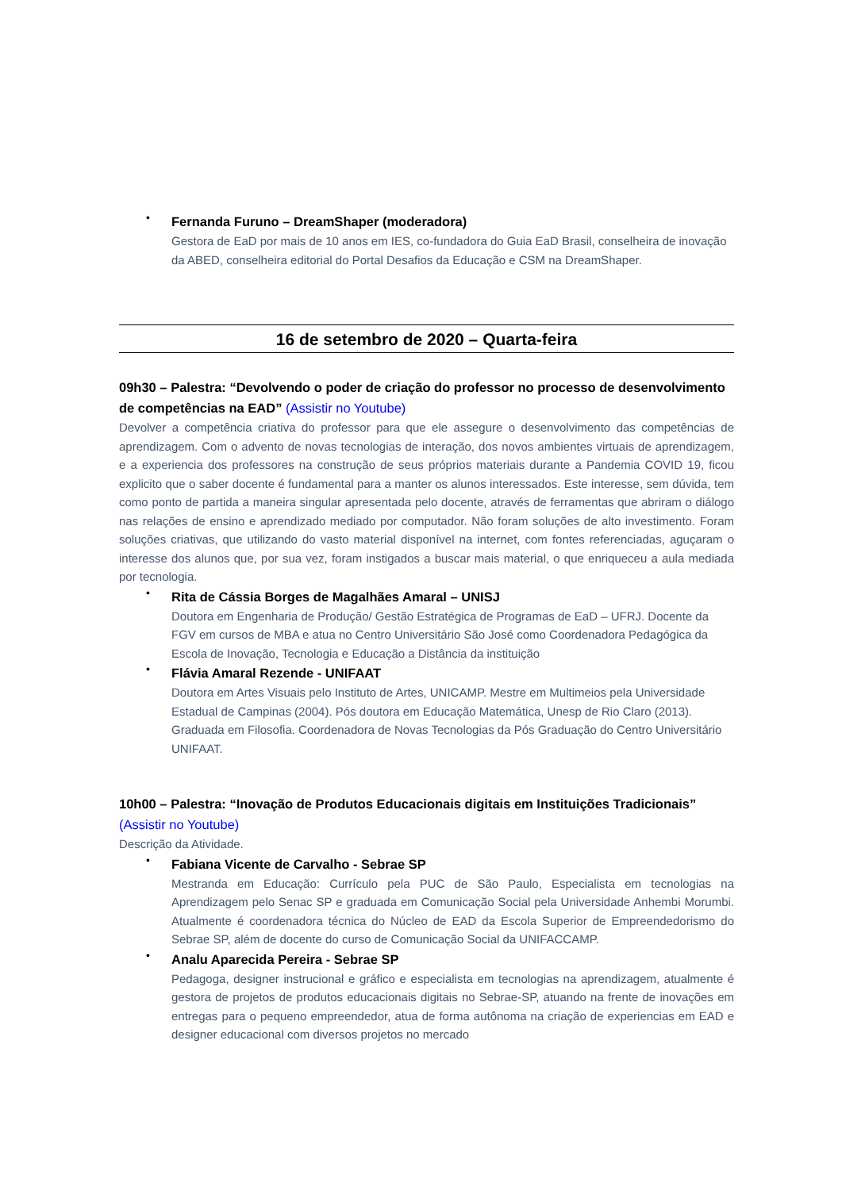•
Fernanda Furuno – DreamShaper (moderadora)
Gestora de EaD por mais de 10 anos em IES, co-fundadora do Guia EaD Brasil, conselheira de inovação da ABED, conselheira editorial do Portal Desafios da Educação e CSM na DreamShaper.
16 de setembro de 2020 – Quarta-feira
09h30 – Palestra: “Devolvendo o poder de criação do professor no processo de desenvolvimento de competências na EAD” (Assistir no Youtube)
Devolver a competência criativa do professor para que ele assegure o desenvolvimento das competências de aprendizagem. Com o advento de novas tecnologias de interação, dos novos ambientes virtuais de aprendizagem, e a experiencia dos professores na construção de seus próprios materiais durante a Pandemia COVID 19, ficou explicito que o saber docente é fundamental para a manter os alunos interessados. Este interesse, sem dúvida, tem como ponto de partida a maneira singular apresentada pelo docente, através de ferramentas que abriram o diálogo nas relações de ensino e aprendizado mediado por computador. Não foram soluções de alto investimento. Foram soluções criativas, que utilizando do vasto material disponível na internet, com fontes referenciadas, aguçaram o interesse dos alunos que, por sua vez, foram instigados a buscar mais material, o que enriqueceu a aula mediada por tecnologia.
•
Rita de Cássia Borges de Magalhães Amaral – UNISJ
Doutora em Engenharia de Produção/ Gestão Estratégica de Programas de EaD – UFRJ. Docente da FGV em cursos de MBA e atua no Centro Universitário São José como Coordenadora Pedagógica da Escola de Inovação, Tecnologia e Educação a Distância da instituição
•
Flávia Amaral Rezende - UNIFAAT
Doutora em Artes Visuais pelo Instituto de Artes, UNICAMP. Mestre em Multimeios pela Universidade Estadual de Campinas (2004). Pós doutora em Educação Matemática, Unesp de Rio Claro (2013). Graduada em Filosofia. Coordenadora de Novas Tecnologias da Pós Graduação do Centro Universitário UNIFAAT.
10h00 – Palestra: “Inovação de Produtos Educacionais digitais em Instituições Tradicionais” (Assistir no Youtube)
Descrição da Atividade.
•
Fabiana Vicente de Carvalho - Sebrae SP
Mestranda em Educação: Currículo pela PUC de São Paulo, Especialista em tecnologias na Aprendizagem pelo Senac SP e graduada em Comunicação Social pela Universidade Anhembi Morumbi. Atualmente é coordenadora técnica do Núcleo de EAD da Escola Superior de Empreendedorismo do Sebrae SP, além de docente do curso de Comunicação Social da UNIFACCAMP.
•
Analu Aparecida Pereira - Sebrae SP
Pedagoga, designer instrucional e gráfico e especialista em tecnologias na aprendizagem, atualmente é gestora de projetos de produtos educacionais digitais no Sebrae-SP, atuando na frente de inovações em entregas para o pequeno empreendedor, atua de forma autônoma na criação de experiencias em EAD e designer educacional com diversos projetos no mercado